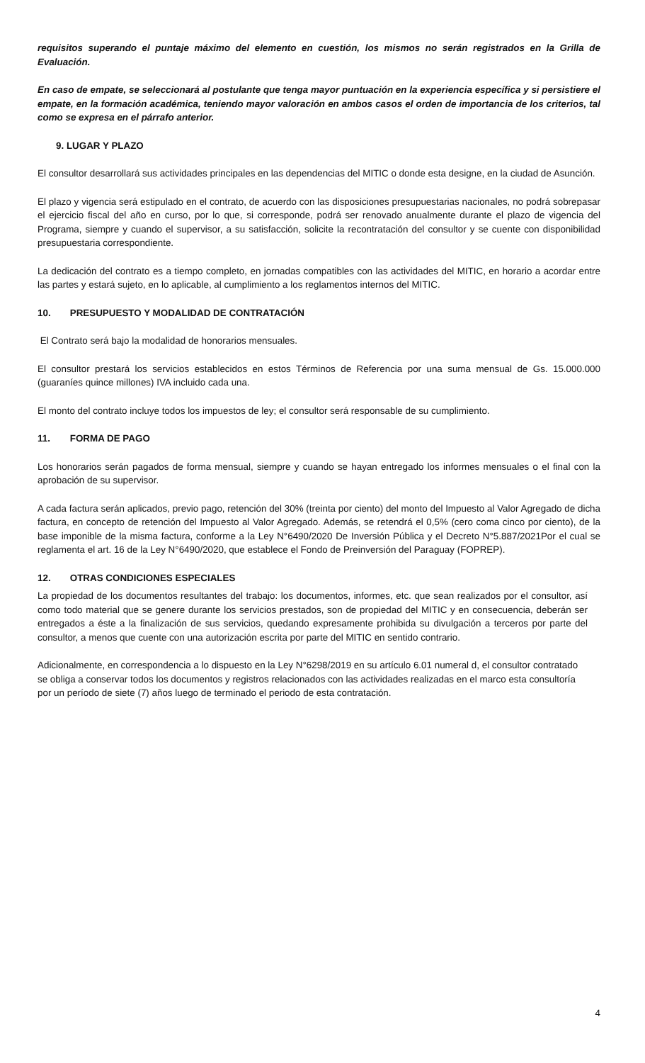requisitos superando el puntaje máximo del elemento en cuestión, los mismos no serán registrados en la Grilla de Evaluación.
En caso de empate, se seleccionará al postulante que tenga mayor puntuación en la experiencia específica y si persistiere el empate, en la formación académica, teniendo mayor valoración en ambos casos el orden de importancia de los criterios, tal como se expresa en el párrafo anterior.
9. LUGAR Y PLAZO
El consultor desarrollará sus actividades principales en las dependencias del MITIC o donde esta designe, en la ciudad de Asunción.
El plazo y vigencia será estipulado en el contrato, de acuerdo con las disposiciones presupuestarias nacionales, no podrá sobrepasar el ejercicio fiscal del año en curso, por lo que, si corresponde, podrá ser renovado anualmente durante el plazo de vigencia del Programa, siempre y cuando el supervisor, a su satisfacción, solicite la recontratación del consultor y se cuente con disponibilidad presupuestaria correspondiente.
La dedicación del contrato es a tiempo completo, en jornadas compatibles con las actividades del MITIC, en horario a acordar entre las partes y estará sujeto, en lo aplicable, al cumplimiento a los reglamentos internos del MITIC.
10. PRESUPUESTO Y MODALIDAD DE CONTRATACIÓN
El Contrato será bajo la modalidad de honorarios mensuales.
El consultor prestará los servicios establecidos en estos Términos de Referencia por una suma mensual de Gs. 15.000.000 (guaraníes quince millones) IVA incluido cada una.
El monto del contrato incluye todos los impuestos de ley; el consultor será responsable de su cumplimiento.
11. FORMA DE PAGO
Los honorarios serán pagados de forma mensual, siempre y cuando se hayan entregado los informes mensuales o el final con la aprobación de su supervisor.
A cada factura serán aplicados, previo pago, retención del 30% (treinta por ciento) del monto del Impuesto al Valor Agregado de dicha factura, en concepto de retención del Impuesto al Valor Agregado. Además, se retendrá el 0,5% (cero coma cinco por ciento), de la base imponible de la misma factura, conforme a la Ley N°6490/2020 De Inversión Pública y el Decreto N°5.887/2021Por el cual se reglamenta el art. 16 de la Ley N°6490/2020, que establece el Fondo de Preinversión del Paraguay (FOPREP).
12. OTRAS CONDICIONES ESPECIALES
La propiedad de los documentos resultantes del trabajo: los documentos, informes, etc. que sean realizados por el consultor, así como todo material que se genere durante los servicios prestados, son de propiedad del MITIC y en consecuencia, deberán ser entregados a éste a la finalización de sus servicios, quedando expresamente prohibida su divulgación a terceros por parte del consultor, a menos que cuente con una autorización escrita por parte del MITIC en sentido contrario.
Adicionalmente, en correspondencia a lo dispuesto en la Ley N°6298/2019 en su artículo 6.01 numeral d, el consultor contratado se obliga a conservar todos los documentos y registros relacionados con las actividades realizadas en el marco esta consultoría por un período de siete (7) años luego de terminado el periodo de esta contratación.
4